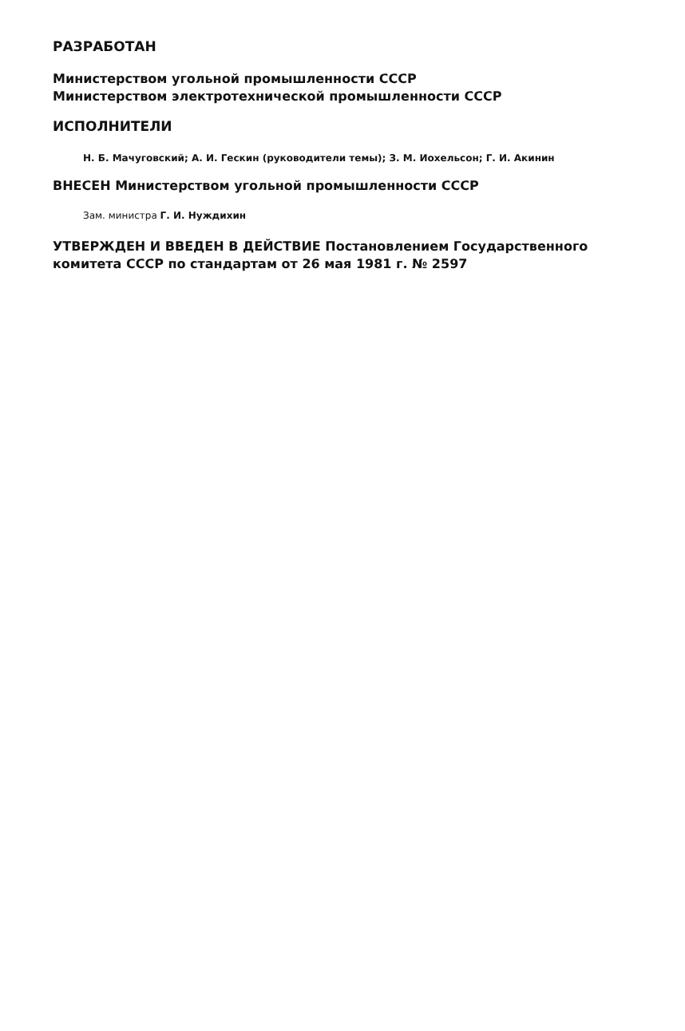РАЗРАБОТАН
Министерством угольной промышленности СССР
Министерством электротехнической промышленности СССР
ИСПОЛНИТЕЛИ
Н. Б. Мачуговский; А. И. Гескин (руководители темы); З. М. Иохельсон; Г. И. Акинин
ВНЕСЕН Министерством угольной промышленности СССР
Зам. министра Г. И. Нуждихин
УТВЕРЖДЕН И ВВЕДЕН В ДЕЙСТВИЕ Постановлением Государственного комитета СССР по стандартам от 26 мая 1981 г. № 2597